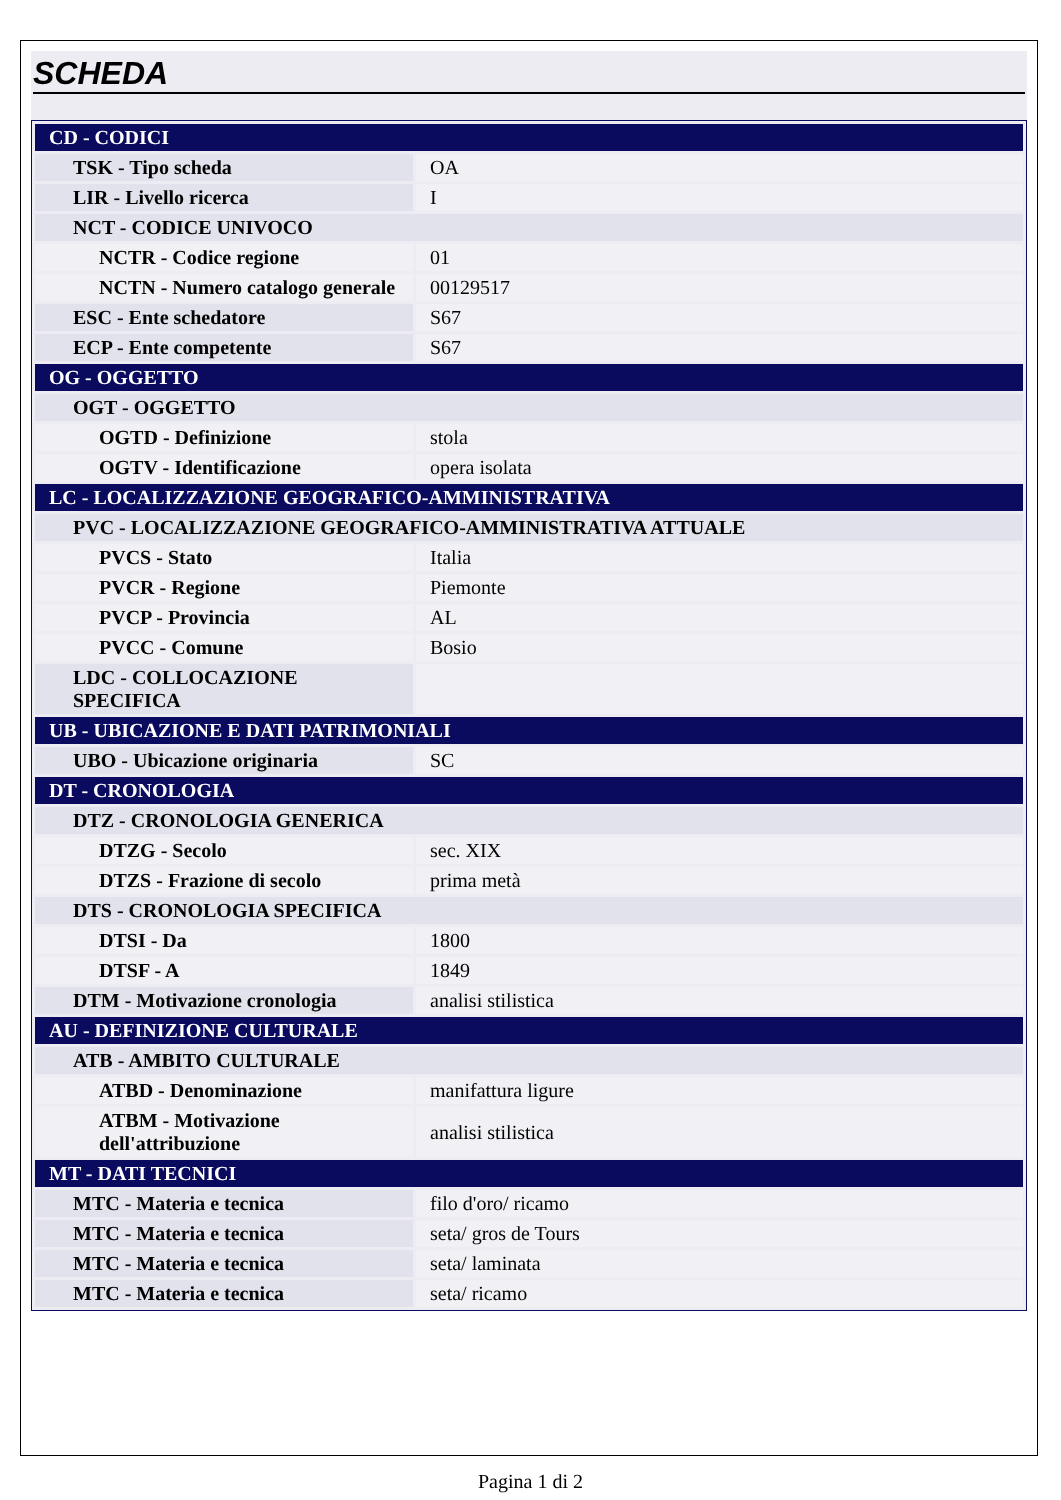SCHEDA
| CD - CODICI | |
| TSK - Tipo scheda | OA |
| LIR - Livello ricerca | I |
| NCT - CODICE UNIVOCO | |
| NCTR - Codice regione | 01 |
| NCTN - Numero catalogo generale | 00129517 |
| ESC - Ente schedatore | S67 |
| ECP - Ente competente | S67 |
| OG - OGGETTO | |
| OGT - OGGETTO | |
| OGTD - Definizione | stola |
| OGTV - Identificazione | opera isolata |
| LC - LOCALIZZAZIONE GEOGRAFICO-AMMINISTRATIVA | |
| PVC - LOCALIZZAZIONE GEOGRAFICO-AMMINISTRATIVA ATTUALE | |
| PVCS - Stato | Italia |
| PVCR - Regione | Piemonte |
| PVCP - Provincia | AL |
| PVCC - Comune | Bosio |
| LDC - COLLOCAZIONE SPECIFICA | |
| UB - UBICAZIONE E DATI PATRIMONIALI | |
| UBO - Ubicazione originaria | SC |
| DT - CRONOLOGIA | |
| DTZ - CRONOLOGIA GENERICA | |
| DTZG - Secolo | sec. XIX |
| DTZS - Frazione di secolo | prima metà |
| DTS - CRONOLOGIA SPECIFICA | |
| DTSI - Da | 1800 |
| DTSF - A | 1849 |
| DTM - Motivazione cronologia | analisi stilistica |
| AU - DEFINIZIONE CULTURALE | |
| ATB - AMBITO CULTURALE | |
| ATBD - Denominazione | manifattura ligure |
| ATBM - Motivazione dell'attribuzione | analisi stilistica |
| MT - DATI TECNICI | |
| MTC - Materia e tecnica | filo d'oro/ ricamo |
| MTC - Materia e tecnica | seta/ gros de Tours |
| MTC - Materia e tecnica | seta/ laminata |
| MTC - Materia e tecnica | seta/ ricamo |
Pagina 1 di 2